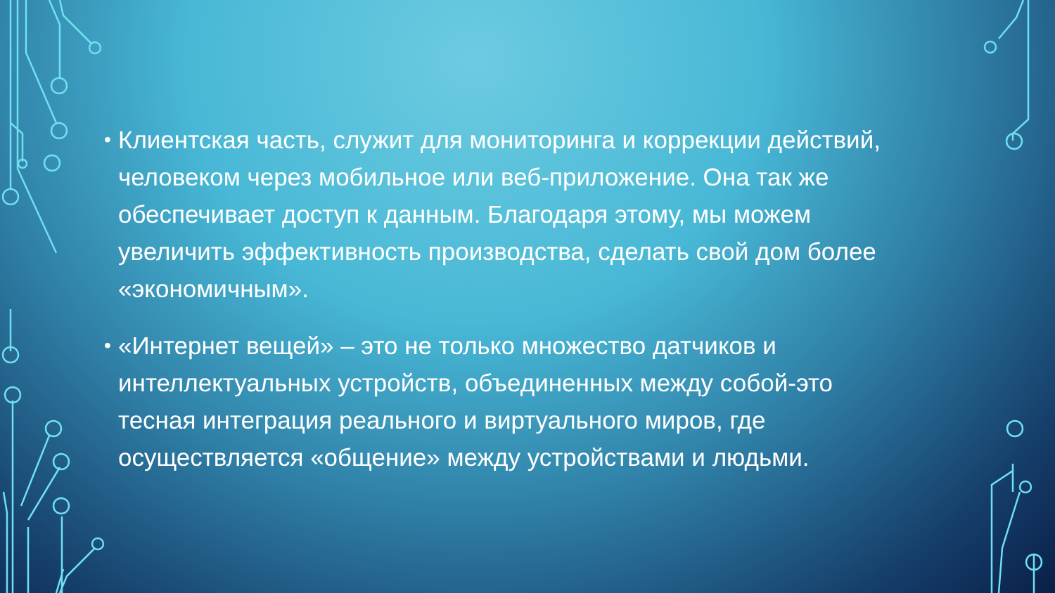• Клиентская часть, служит для мониторинга и коррекции действий, человеком через мобильное или веб-приложение. Она так же обеспечивает доступ к данным. Благодаря этому, мы можем увеличить эффективность производства, сделать свой дом более «экономичным».
• «Интернет вещей» – это не только множество датчиков и интеллектуальных устройств, объединенных между собой-это тесная интеграция реального и виртуального миров, где осуществляется «общение» между устройствами и людьми.